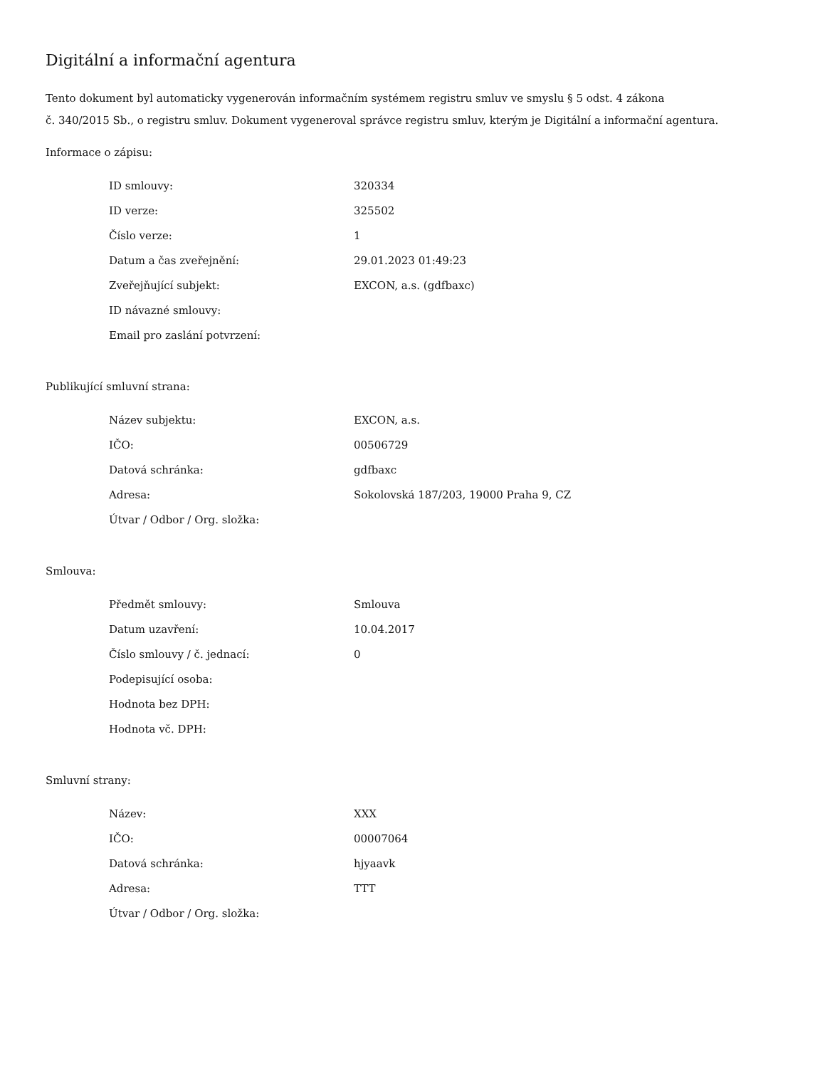Digitální a informační agentura
Tento dokument byl automaticky vygenerován informačním systémem registru smluv ve smyslu § 5 odst. 4 zákona
č. 340/2015 Sb., o registru smluv. Dokument vygeneroval správce registru smluv, kterým je Digitální a informační agentura.
Informace o zápisu:
| ID smlouvy: | 320334 |
| ID verze: | 325502 |
| Číslo verze: | 1 |
| Datum a čas zveřejnění: | 29.01.2023 01:49:23 |
| Zveřejňující subjekt: | EXCON, a.s. (gdfbaxc) |
| ID návazné smlouvy: | |
| Email pro zaslání potvrzení: | |
Publikující smluvní strana:
| Název subjektu: | EXCON, a.s. |
| IČO: | 00506729 |
| Datová schránka: | gdfbaxc |
| Adresa: | Sokolovská 187/203, 19000 Praha 9, CZ |
| Útvar / Odbor / Org. složka: | |
Smlouva:
| Předmět smlouvy: | Smlouva |
| Datum uzavření: | 10.04.2017 |
| Číslo smlouvy / č. jednací: | 0 |
| Podepisující osoba: | |
| Hodnota bez DPH: | |
| Hodnota vč. DPH: | |
Smluvní strany:
| Název: | XXX |
| IČO: | 00007064 |
| Datová schránka: | hjyaavk |
| Adresa: | TTT |
| Útvar / Odbor / Org. složka: | |